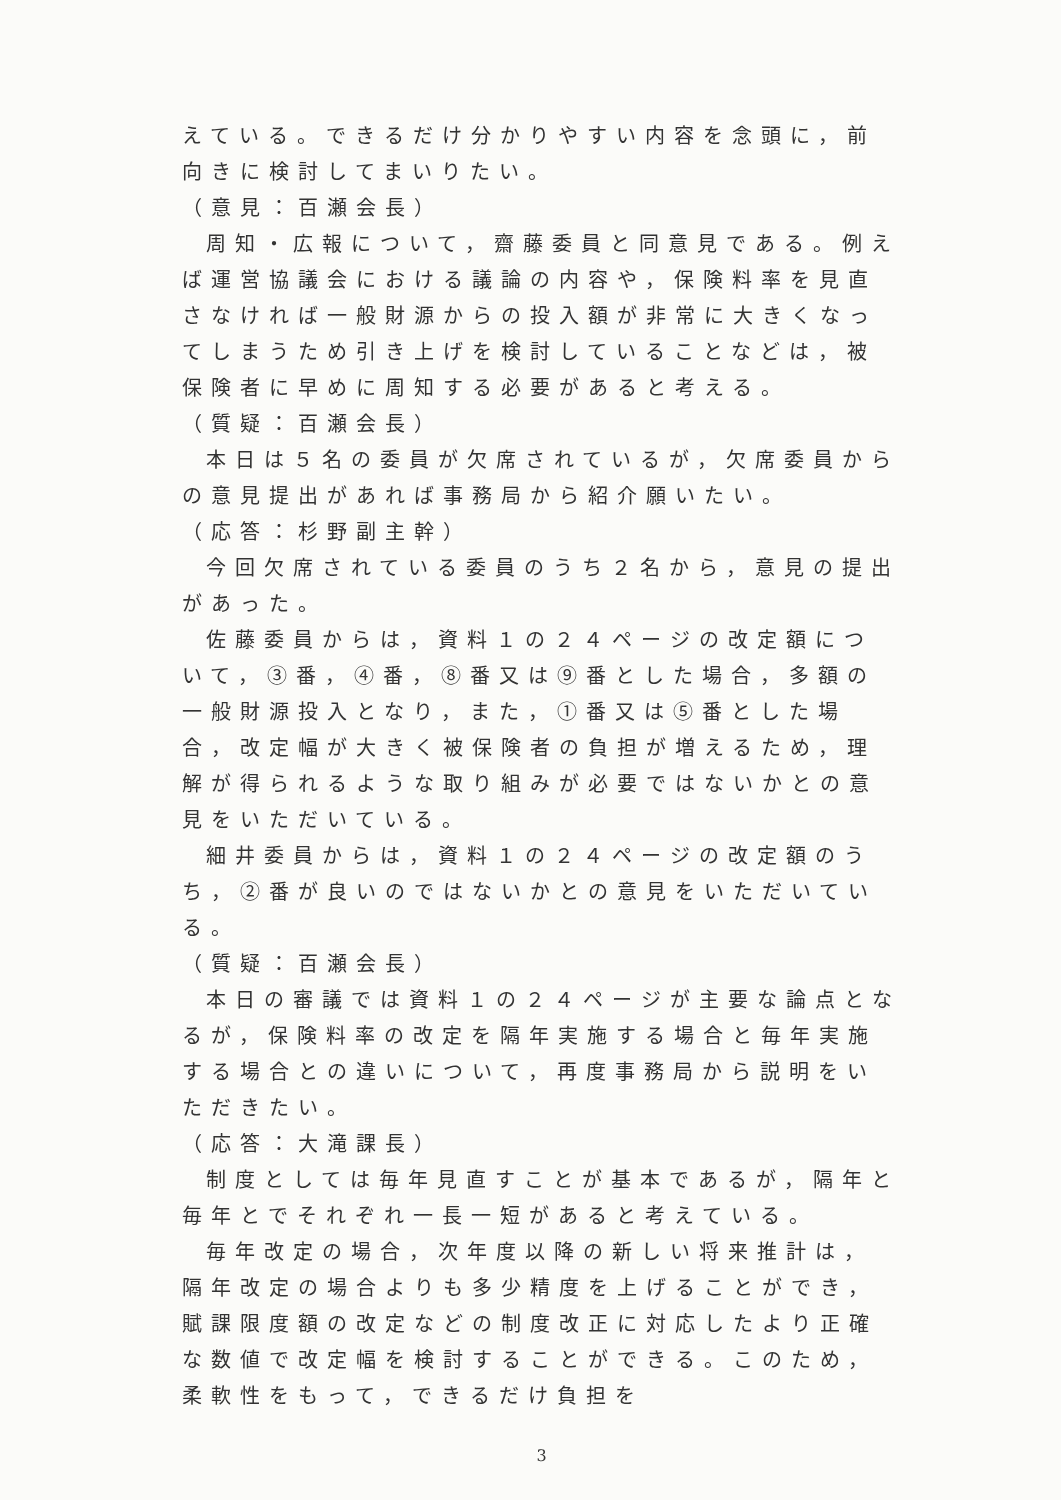えている。できるだけ分かりやすい内容を念頭に，前向きに検討してまいりたい。
（意見：百瀬会長）
周知・広報について，齋藤委員と同意見である。例えば運営協議会における議論の内容や，保険料率を見直さなければ一般財源からの投入額が非常に大きくなってしまうため引き上げを検討していることなどは，被保険者に早めに周知する必要があると考える。
（質疑：百瀬会長）
本日は５名の委員が欠席されているが，欠席委員からの意見提出があれば事務局から紹介願いたい。
（応答：杉野副主幹）
今回欠席されている委員のうち２名から，意見の提出があった。
佐藤委員からは，資料１の２４ページの改定額について，③番，④番，⑧番又は⑨番とした場合，多額の一般財源投入となり，また，①番又は⑤番とした場合，改定幅が大きく被保険者の負担が増えるため，理解が得られるような取り組みが必要ではないかとの意見をいただいている。
細井委員からは，資料１の２４ページの改定額のうち，②番が良いのではないかとの意見をいただいている。
（質疑：百瀬会長）
本日の審議では資料１の２４ページが主要な論点となるが，保険料率の改定を隔年実施する場合と毎年実施する場合との違いについて，再度事務局から説明をいただきたい。
（応答：大滝課長）
制度としては毎年見直すことが基本であるが，隔年と毎年とでそれぞれ一長一短があると考えている。
毎年改定の場合，次年度以降の新しい将来推計は，隔年改定の場合よりも多少精度を上げることができ，賦課限度額の改定などの制度改正に対応したより正確な数値で改定幅を検討することができる。このため，柔軟性をもって，できるだけ負担を
3